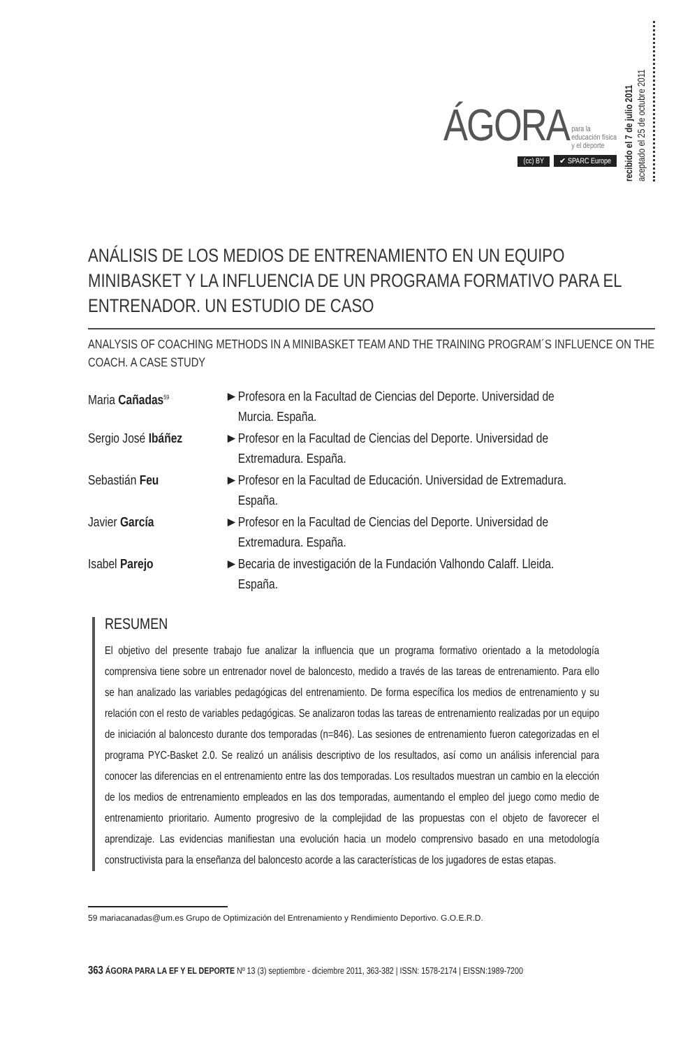ÁGORA para la
educación física
y el deporte
(cc) BY ✔ SPARC Europe
recibido el 7 de julio 2011
aceptado el 25 de octubre 2011
ANÁLISIS DE LOS MEDIOS DE ENTRENAMIENTO EN UN EQUIPO MINIBASKET Y LA INFLUENCIA DE UN PROGRAMA FORMATIVO PARA EL ENTRENADOR. UN ESTUDIO DE CASO
ANALYSIS OF COACHING METHODS IN A MINIBASKET TEAM AND THE TRAINING PROGRAM´S INFLUENCE ON THE COACH. A CASE STUDY
| Maria Cañadas<sup>59</sup> | ► | Profesora en la Facultad de Ciencias del Deporte. Universidad de Murcia. España. |
| Sergio José Ibáñez | ► | Profesor en la Facultad de Ciencias del Deporte. Universidad de Extremadura. España. |
| Sebastián Feu | ► | Profesor en la Facultad de Educación. Universidad de Extremadura. España. |
| Javier García | ► | Profesor en la Facultad de Ciencias del Deporte. Universidad de Extremadura. España. |
| Isabel Parejo | ► | Becaria de investigación de la Fundación Valhondo Calaff. Lleida. España. |
RESUMEN
El objetivo del presente trabajo fue analizar la influencia que un programa formativo orientado a la metodología comprensiva tiene sobre un entrenador novel de baloncesto, medido a través de las tareas de entrenamiento. Para ello se han analizado las variables pedagógicas del entrenamiento. De forma específica los medios de entrenamiento y su relación con el resto de variables pedagógicas. Se analizaron todas las tareas de entrenamiento realizadas por un equipo de iniciación al baloncesto durante dos temporadas (n=846). Las sesiones de entrenamiento fueron categorizadas en el programa PYC-Basket 2.0. Se realizó un análisis descriptivo de los resultados, así como un análisis inferencial para conocer las diferencias en el entrenamiento entre las dos temporadas. Los resultados muestran un cambio en la elección de los medios de entrenamiento empleados en las dos temporadas, aumentando el empleo del juego como medio de entrenamiento prioritario. Aumento progresivo de la complejidad de las propuestas con el objeto de favorecer el aprendizaje. Las evidencias manifiestan una evolución hacia un modelo comprensivo basado en una metodología constructivista para la enseñanza del baloncesto acorde a las características de los jugadores de estas etapas.
59 mariacanadas@um.es Grupo de Optimización del Entrenamiento y Rendimiento Deportivo. G.O.E.R.D.
363 ÁGORA PARA LA EF Y EL DEPORTE Nº 13 (3) septiembre - diciembre 2011, 363-382 | ISSN: 1578-2174 | EISSN:1989-7200